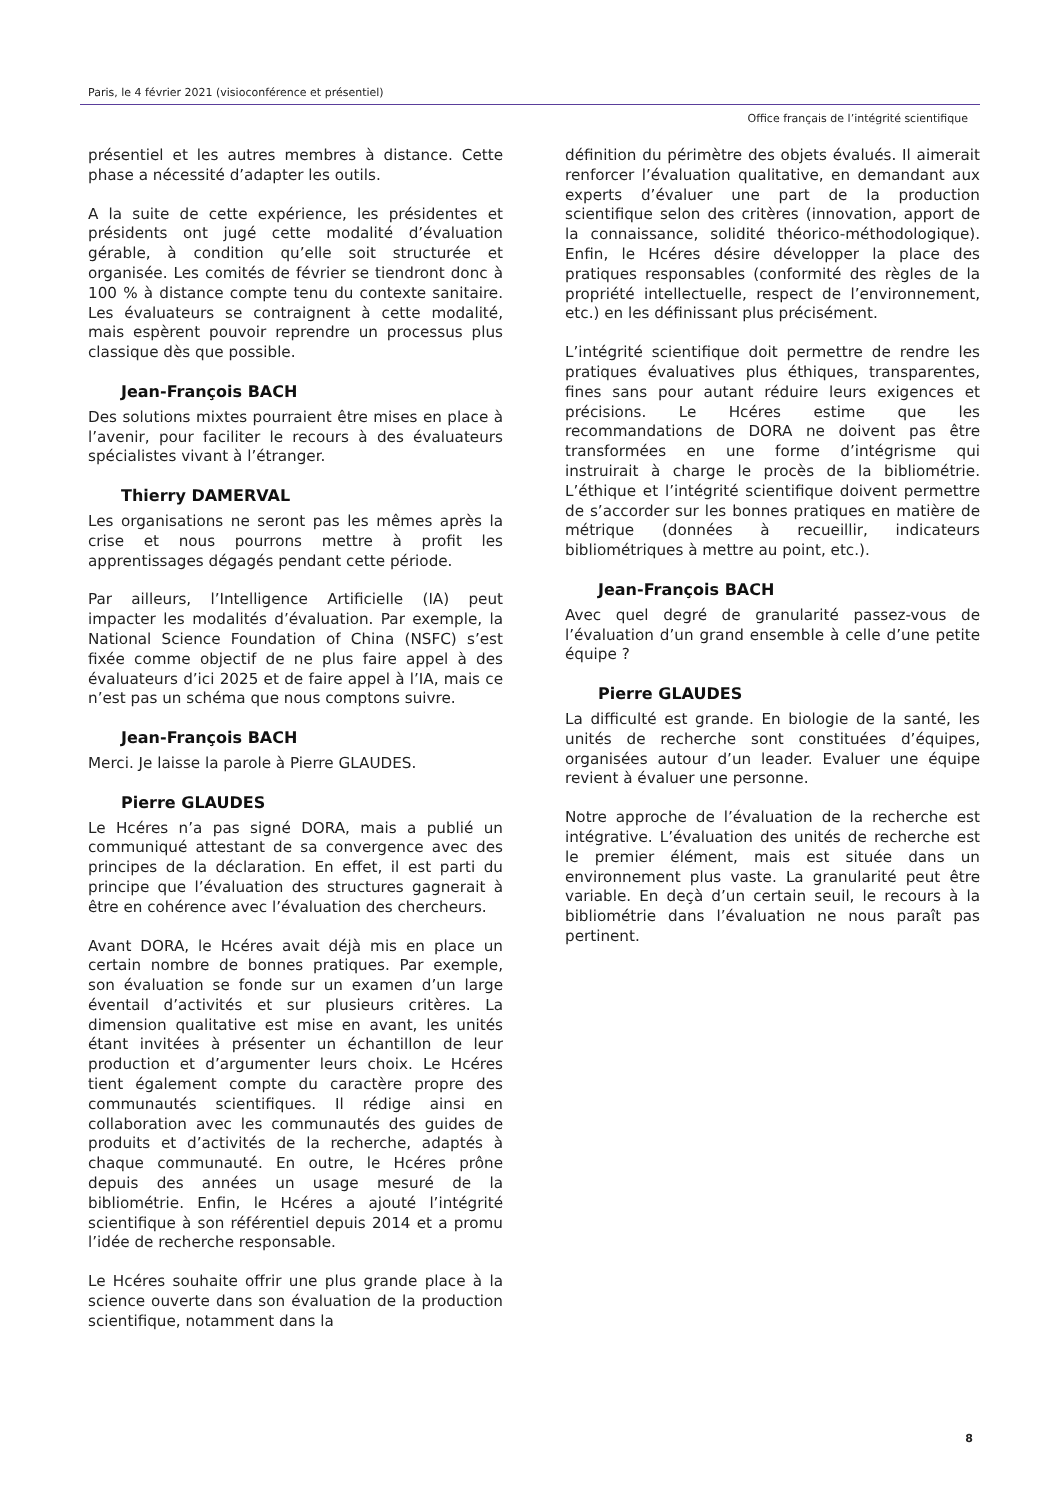Paris, le 4 février 2021 (visioconférence et présentiel)
Office français de l’intégrité scientifique
présentiel et les autres membres à distance. Cette phase a nécessité d’adapter les outils.
A la suite de cette expérience, les présidentes et présidents ont jugé cette modalité d’évaluation gérable, à condition qu’elle soit structurée et organisée. Les comités de février se tiendront donc à 100 % à distance compte tenu du contexte sanitaire. Les évaluateurs se contraignent à cette modalité, mais espèrent pouvoir reprendre un processus plus classique dès que possible.
Jean-François BACH
Des solutions mixtes pourraient être mises en place à l’avenir, pour faciliter le recours à des évaluateurs spécialistes vivant à l’étranger.
Thierry DAMERVAL
Les organisations ne seront pas les mêmes après la crise et nous pourrons mettre à profit les apprentissages dégagés pendant cette période.
Par ailleurs, l’Intelligence Artificielle (IA) peut impacter les modalités d’évaluation. Par exemple, la National Science Foundation of China (NSFC) s’est fixée comme objectif de ne plus faire appel à des évaluateurs d’ici 2025 et de faire appel à l’IA, mais ce n’est pas un schéma que nous comptons suivre.
Jean-François BACH
Merci. Je laisse la parole à Pierre GLAUDES.
Pierre GLAUDES
Le Hcéres n’a pas signé DORA, mais a publié un communiqué attestant de sa convergence avec des principes de la déclaration. En effet, il est parti du principe que l’évaluation des structures gagnerait à être en cohérence avec l’évaluation des chercheurs.
Avant DORA, le Hcéres avait déjà mis en place un certain nombre de bonnes pratiques. Par exemple, son évaluation se fonde sur un examen d’un large éventail d’activités et sur plusieurs critères. La dimension qualitative est mise en avant, les unités étant invitées à présenter un échantillon de leur production et d’argumenter leurs choix. Le Hcéres tient également compte du caractère propre des communautés scientifiques. Il rédige ainsi en collaboration avec les communautés des guides de produits et d’activités de la recherche, adaptés à chaque communauté. En outre, le Hcéres prône depuis des années un usage mesuré de la bibliométrie. Enfin, le Hcéres a ajouté l’intégrité scientifique à son référentiel depuis 2014 et a promu l’idée de recherche responsable.
Le Hcéres souhaite offrir une plus grande place à la science ouverte dans son évaluation de la production scientifique, notamment dans la
définition du périmètre des objets évalués. Il aimerait renforcer l’évaluation qualitative, en demandant aux experts d’évaluer une part de la production scientifique selon des critères (innovation, apport de la connaissance, solidité théorico-méthodologique). Enfin, le Hcéres désire développer la place des pratiques responsables (conformité des règles de la propriété intellectuelle, respect de l’environnement, etc.) en les définissant plus précisément.
L’intégrité scientifique doit permettre de rendre les pratiques évaluatives plus éthiques, transparentes, fines sans pour autant réduire leurs exigences et précisions. Le Hcéres estime que les recommandations de DORA ne doivent pas être transformées en une forme d’intégrisme qui instruirait à charge le procès de la bibliométrie. L’éthique et l’intégrité scientifique doivent permettre de s’accorder sur les bonnes pratiques en matière de métrique (données à recueillir, indicateurs bibliométriques à mettre au point, etc.).
Jean-François BACH
Avec quel degré de granularité passez-vous de l’évaluation d’un grand ensemble à celle d’une petite équipe ?
Pierre GLAUDES
La difficulté est grande. En biologie de la santé, les unités de recherche sont constituées d’équipes, organisées autour d’un leader. Evaluer une équipe revient à évaluer une personne.
Notre approche de l’évaluation de la recherche est intégrative. L’évaluation des unités de recherche est le premier élément, mais est située dans un environnement plus vaste. La granularité peut être variable. En deçà d’un certain seuil, le recours à la bibliométrie dans l’évaluation ne nous paraît pas pertinent.
8